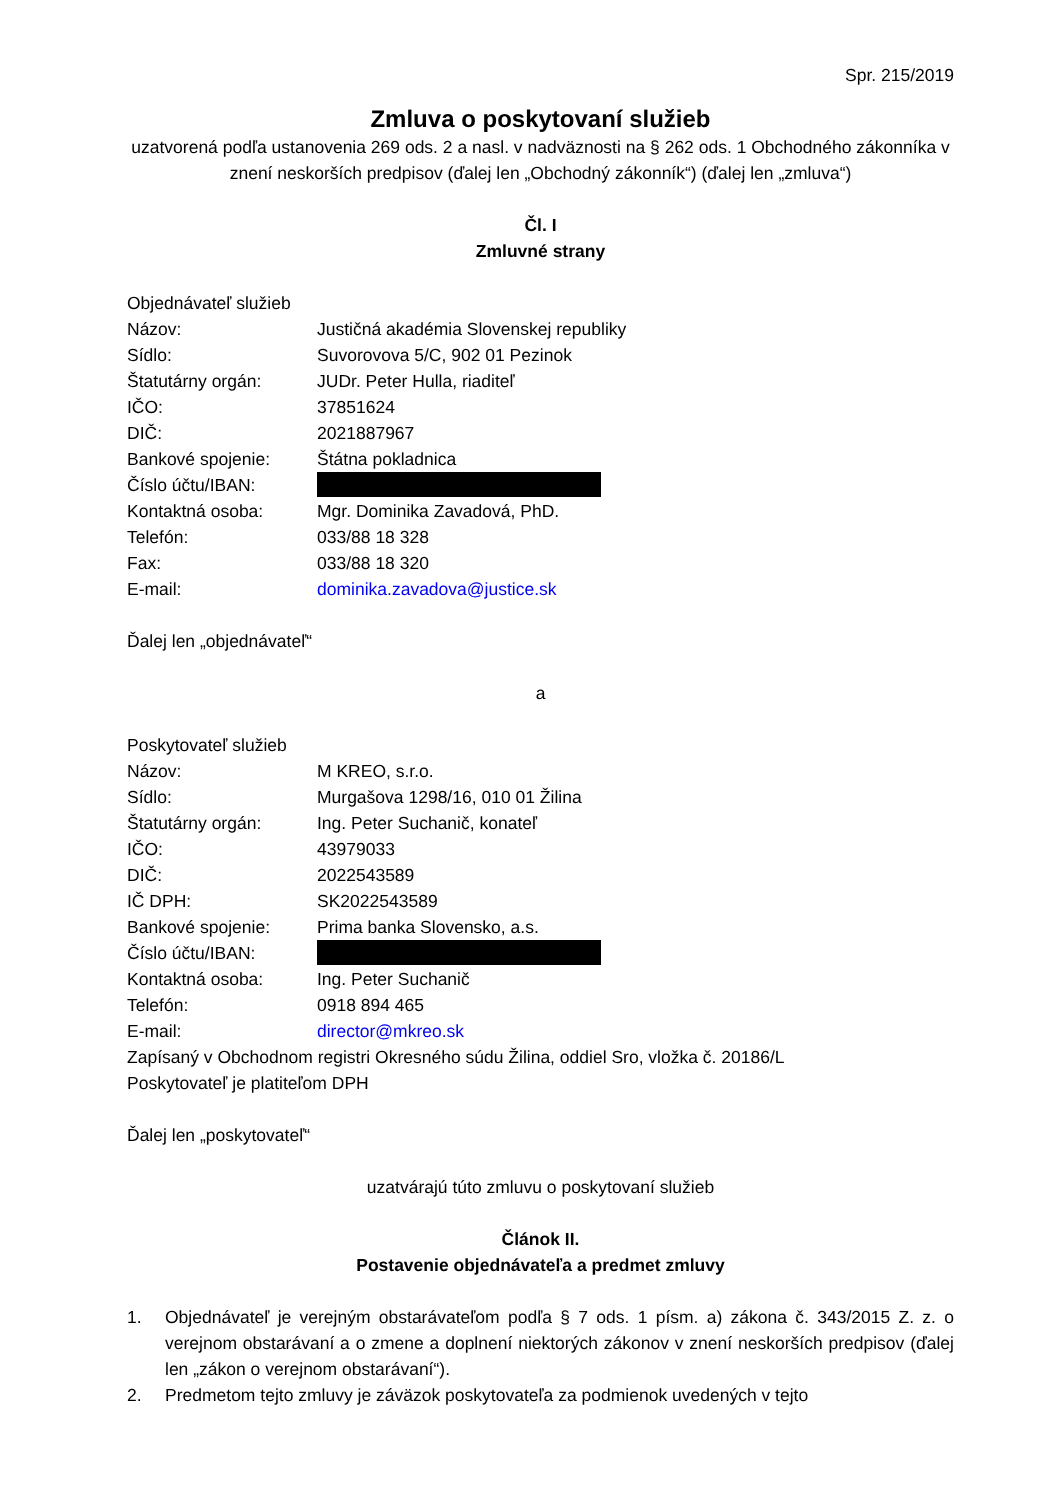Spr. 215/2019
Zmluva o poskytovaní služieb
uzatvorená podľa ustanovenia 269 ods. 2 a nasl. v nadväznosti na § 262 ods. 1 Obchodného zákonníka v znení neskorších predpisov (ďalej len „Obchodný zákonník“) (ďalej len „zmluva“)
Čl. I
Zmluvné strany
Objednávateľ služieb
Názov: Justičná akadémia Slovenskej republiky
Sídlo: Suvorovova 5/C, 902 01 Pezinok
Štatutárny orgán: JUDr. Peter Hulla, riaditeľ
IČO: 37851624
DIČ: 2021887967
Bankové spojenie: Štátna pokladnica
Číslo účtu/IBAN:
Kontaktná osoba: Mgr. Dominika Zavadová, PhD.
Telefón: 033/88 18 328
Fax: 033/88 18 320
E-mail: dominika.zavadova@justice.sk
Ďalej len „objednávateľ“
a
Poskytovateľ služieb
Názov: M KREO, s.r.o.
Sídlo: Murgašova 1298/16, 010 01 Žilina
Štatutárny orgán: Ing. Peter Suchanič, konateľ
IČO: 43979033
DIČ: 2022543589
IČ DPH: SK2022543589
Bankové spojenie: Prima banka Slovensko, a.s.
Číslo účtu/IBAN:
Kontaktná osoba: Ing. Peter Suchanič
Telefón: 0918 894 465
E-mail: director@mkreo.sk
Zapísaný v Obchodnom registri Okresného súdu Žilina, oddiel Sro, vložka č. 20186/L
Poskytovateľ je platiteľom DPH
Ďalej len „poskytovateľ“
uzatvárajú túto zmluvu o poskytovaní služieb
Článok II.
Postavenie objednávateľa a predmet zmluvy
1. Objednávateľ je verejným obstarávateľom podľa § 7 ods. 1 písm. a) zákona č. 343/2015 Z. z. o verejnom obstarávaní a o zmene a doplnení niektorých zákonov v znení neskorších predpisov (ďalej len „zákon o verejnom obstarávaní“).
2. Predmetom tejto zmluvy je záväzok poskytovateľa za podmienok uvedených v tejto